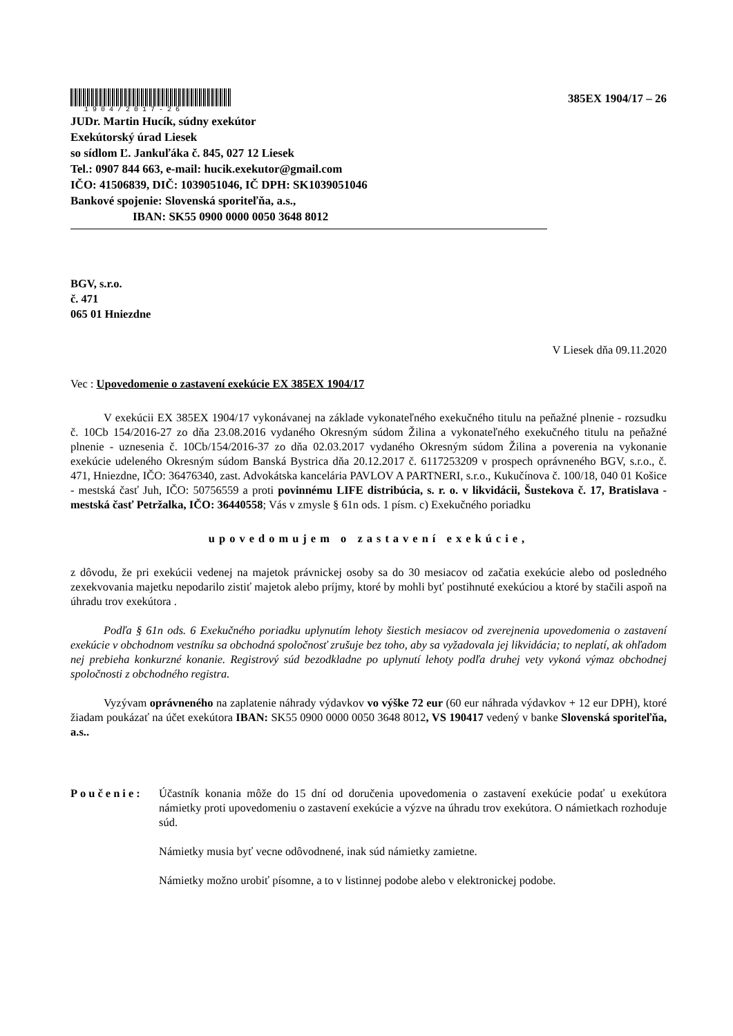1904/2017-26
385EX 1904/17 – 26
JUDr. Martin Hucík, súdny exekútor
Exekútorský úrad Liesek
so sídlom Ľ. Jankuľáka č. 845, 027 12 Liesek
Tel.: 0907 844 663, e-mail: hucik.exekutor@gmail.com
IČO: 41506839, DIČ: 1039051046, IČ DPH: SK1039051046
Bankové spojenie: Slovenská sporiteľňa, a.s.,
IBAN: SK55 0900 0000 0050 3648 8012
BGV, s.r.o.
č. 471
065 01 Hniezdne
V Liesek dňa 09.11.2020
Vec : Upovedomenie o zastavení exekúcie EX 385EX 1904/17
V exekúcii EX 385EX 1904/17 vykonávanej na základe vykonateľného exekučného titulu na peňažné plnenie - rozsudku č. 10Cb 154/2016-27 zo dňa 23.08.2016 vydaného Okresným súdom Žilina a vykonateľného exekučného titulu na peňažné plnenie - uznesenia č. 10Cb/154/2016-37 zo dňa 02.03.2017 vydaného Okresným súdom Žilina a poverenia na vykonanie exekúcie udeleného Okresným súdom Banská Bystrica dňa 20.12.2017 č. 6117253209 v prospech oprávneného BGV, s.r.o., č. 471, Hniezdne, IČO: 36476340, zast. Advokátska kancelária PAVLOV A PARTNERI, s.r.o., Kukučínova č. 100/18, 040 01 Košice - mestská časť Juh, IČO: 50756559 a proti povinnému LIFE distribúcia, s. r. o. v likvidácii, Šustekova č. 17, Bratislava - mestská časť Petržalka, IČO: 36440558; Vás v zmysle § 61n ods. 1 písm. c) Exekučného poriadku
upovedomujem o zastavení exekúcie,
z dôvodu, že pri exekúcii vedenej na majetok právnickej osoby sa do 30 mesiacov od začatia exekúcie alebo od posledného zexekvovania majetku nepodarilo zistiť majetok alebo príjmy, ktoré by mohli byť postihnuté exekúciou a ktoré by stačili aspoň na úhradu trov exekútora .
Podľa § 61n ods. 6 Exekučného poriadku uplynutím lehoty šiestich mesiacov od zverejnenia upovedomenia o zastavení exekúcie v obchodnom vestníku sa obchodná spoločnosť zrušuje bez toho, aby sa vyžadovala jej likvidácia; to neplatí, ak ohľadom nej prebieha konkurzné konanie. Registrový súd bezodkladne po uplynutí lehoty podľa druhej vety vykoná výmaz obchodnej spoločnosti z obchodného registra.
Vyzývam oprávneného na zaplatenie náhrady výdavkov vo výške 72 eur (60 eur náhrada výdavkov + 12 eur DPH), ktoré žiadam poukázať na účet exekútora IBAN: SK55 0900 0000 0050 3648 8012, VS 190417 vedený v banke Slovenská sporiteľňa, a.s..
Poučenie: Účastník konania môže do 15 dní od doručenia upovedomenia o zastavení exekúcie podať u exekútora námietky proti upovedomeniu o zastavení exekúcie a výzve na úhradu trov exekútora. O námietkach rozhoduje súd.
Námietky musia byť vecne odôvodnené, inak súd námietky zamietne.
Námietky možno urobiť písomne, a to v listinnej podobe alebo v elektronickej podobe.